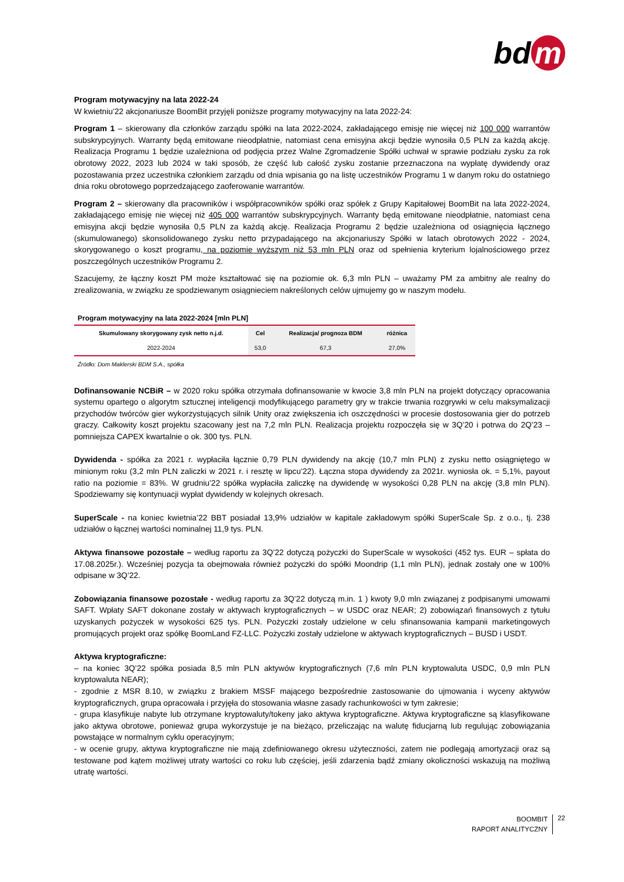bd m
Program motywacyjny na lata 2022-24
W kwietniu’22 akcjonariusze BoomBit przyjęli poniższe programy motywacyjny na lata 2022-24:
Program 1 – skierowany dla członków zarządu spółki na lata 2022-2024, zakładającego emisję nie więcej niż 100 000 warrantów subskrypcyjnych. Warranty będą emitowane nieodpłatnie, natomiast cena emisyjna akcji będzie wynosiła 0,5 PLN za każdą akcję. Realizacja Programu 1 będzie uzależniona od podjęcia przez Walne Zgromadzenie Spółki uchwał w sprawie podziału zysku za rok obrotowy 2022, 2023 lub 2024 w taki sposób, że część lub całość zysku zostanie przeznaczona na wypłatę dywidendy oraz pozostawania przez uczestnika członkiem zarządu od dnia wpisania go na listę uczestników Programu 1 w danym roku do ostatniego dnia roku obrotowego poprzedzającego zaoferowanie warrantów.
Program 2 – skierowany dla pracowników i współpracowników spółki oraz spółek z Grupy Kapitałowej BoomBit na lata 2022-2024, zakładającego emisję nie więcej niż 405 000 warrantów subskrypcyjnych. Warranty będą emitowane nieodpłatnie, natomiast cena emisyjna akcji będzie wynosiła 0,5 PLN za każdą akcję. Realizacja Programu 2 będzie uzależniona od osiągnięcia łącznego (skumulowanego) skonsolidowanego zysku netto przypadającego na akcjonariuszy Spółki w latach obrotowych 2022 - 2024, skorygowanego o koszt programu, na poziomie wyższym niż 53 mln PLN oraz od spełnienia kryterium lojalnościowego przez poszczególnych uczestników Programu 2.
Szacujemy, że łączny koszt PM może kształtować się na poziomie ok. 6,3 mln PLN – uważamy PM za ambitny ale realny do zrealizowania, w związku ze spodziewanym osiągnieciem nakreślonych celów ujmujemy go w naszym modelu.
Program motywacyjny na lata 2022-2024 [mln PLN]
| Skumulowany skorygowany zysk netto n.j.d. | Cel | Realizacja/ prognoza BDM | różnica |
| --- | --- | --- | --- |
| 2022-2024 | 53,0 | 67,3 | 27,0% |
Źródło: Dom Maklerski BDM S.A., spółka
Dofinansowanie NCBiR – w 2020 roku spółka otrzymała dofinansowanie w kwocie 3,8 mln PLN na projekt dotyczący opracowania systemu opartego o algorytm sztucznej inteligencji modyfikującego parametry gry w trakcie trwania rozgrywki w celu maksymalizacji przychodów twórców gier wykorzystujących silnik Unity oraz zwiększenia ich oszczędności w procesie dostosowania gier do potrzeb graczy. Całkowity koszt projektu szacowany jest na 7,2 mln PLN. Realizacja projektu rozpoczęła się w 3Q’20 i potrwa do 2Q’23 – pomniejsza CAPEX kwartalnie o ok. 300 tys. PLN.
Dywidenda - spółka za 2021 r. wypłaciła łącznie 0,79 PLN dywidendy na akcję (10,7 mln PLN) z zysku netto osiągniętego w minionym roku (3,2 mln PLN zaliczki w 2021 r. i resztę w lipcu’22). Łączna stopa dywidendy za 2021r. wyniosła ok. = 5,1%, payout ratio na poziomie = 83%. W grudniu’22 spółka wypłaciła zaliczkę na dywidendę w wysokości 0,28 PLN na akcję (3,8 mln PLN). Spodziewamy się kontynuacji wypłat dywidendy w kolejnych okresach.
SuperScale - na koniec kwietnia’22 BBT posiadał 13,9% udziałów w kapitale zakładowym spółki SuperScale Sp. z o.o., tj. 238 udziałów o łącznej wartości nominalnej 11,9 tys. PLN.
Aktywa finansowe pozostałe – według raportu za 3Q’22 dotyczą pożyczki do SuperScale w wysokości (452 tys. EUR – spłata do 17.08.2025r.). Wcześniej pozycja ta obejmowała również pożyczki do spółki Moondrip (1,1 mln PLN), jednak zostały one w 100% odpisane w 3Q’22.
Zobowiązania finansowe pozostałe - według raportu za 3Q’22 dotyczą m.in. 1 ) kwoty 9,0 mln związanej z podpisanymi umowami SAFT. Wpłaty SAFT dokonane zostały w aktywach kryptograficznych – w USDC oraz NEAR; 2) zobowiązań finansowych z tytułu uzyskanych pożyczek w wysokości 625 tys. PLN. Pożyczki zostały udzielone w celu sfinansowania kampanii marketingowych promujących projekt oraz spółkę BoomLand FZ-LLC. Pożyczki zostały udzielone w aktywach kryptograficznych – BUSD i USDT.
Aktywa kryptograficzne:
– na koniec 3Q’22 spółka posiada 8,5 mln PLN aktywów kryptograficznych (7,6 mln PLN kryptowaluta USDC, 0,9 mln PLN kryptowaluta NEAR);
- zgodnie z MSR 8.10, w związku z brakiem MSSF mającego bezpośrednie zastosowanie do ujmowania i wyceny aktywów kryptograficznych, grupa opracowała i przyjęła do stosowania własne zasady rachunkowości w tym zakresie;
- grupa klasyfikuje nabyte lub otrzymane kryptowaluty/tokeny jako aktywa kryptograficzne. Aktywa kryptograficzne są klasyfikowane jako aktywa obrotowe, ponieważ grupa wykorzystuje je na bieżąco, przeliczając na walutę fiducjarną lub regulując zobowiązania powstające w normalnym cyklu operacyjnym;
- w ocenie grupy, aktywa kryptograficzne nie mają zdefiniowanego okresu użyteczności, zatem nie podlegają amortyzacji oraz są testowane pod kątem możliwej utraty wartości co roku lub częściej, jeśli zdarzenia bądź zmiany okoliczności wskazują na możliwą utratę wartości.
BOOMBIT
RAPORT ANALITYCZNY
22